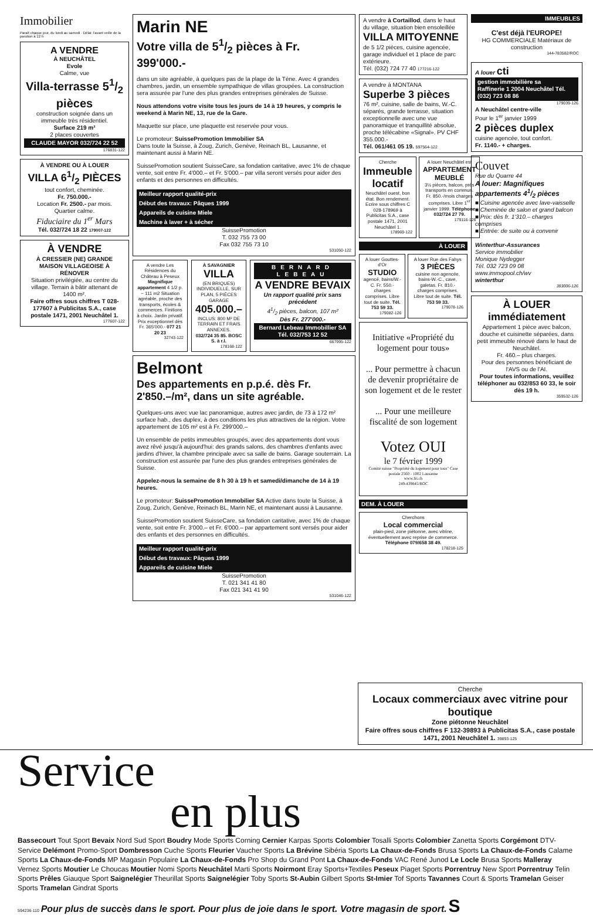Immobilier
Paraît chaque jour, du lundi au samedi · Délai: l'avant veille de la parution à 12 h
A VENDRE
À NEUCHÂTEL
Evole
Calme, vue
Villa-terrasse 51/2 pièces
construction soignée dans un immeuble très résidentiel.
Surface 219 m²
2 places couvertes
CLAUDE MAYOR 032/724 22 52
176831-122
À VENDRE OU À LOUER
VILLA 61/2 PIÈCES
tout confort, cheminée.
Fr. 750.000.-
Location Fr. 2500.- par mois.
Quartier calme.
Fiduciaire du 1<sup>er</sup> Mars
Tél. 032/724 18 22 179007-122
À VENDRE
À CRESSIER (NE) GRANDE MAISON VILLAGEOISE À RÉNOVER
Situation privilégiée, au centre du village. Terrain à bâtir attenant de 1400 m².
Faire offres sous chiffres T 028-177607 à Publicitas S.A., case postale 1471, 2001 Neuchâtel 1.
177607-122
Marin NE
Votre villa de 51/2 pièces à Fr. 399'000.-
dans un site agréable, à quelques pas de la plage de la Tène. Avec 4 grandes chambres, jardin, un ensemble sympathique de villas groupées. La construction sera assurée par l'une des plus grandes entreprises générales de Suisse.
Nous attendons votre visite tous les jours de 14 à 19 heures, y compris le weekend à Marin NE, 13, rue de la Gare.
Maquette sur place, une plaquette est reservée pour vous.
Le promoteur: SuissePromotion Immobilier SA
Dans toute la Suisse, à Zoug, Zurich, Genève, Reinach BL, Lausanne, et maintenant aussi à Marin NE.
SuissePromotion soutient SuisseCare, sa fondation caritative, avec 1% de chaque vente, soit entre Fr. 4'000.– et Fr. 5'000.– par villa seront versés pour aider des enfants et des personnes en difficultés.
Meilleur rapport qualité-prix
Début des travaux: Pâques 1999
Appareils de cuisine Miele
Machine à laver + à sécher
SuissePromotion
T. 032 755 73 00
Fax 032 755 73 10
531050-122
A vendre Les Résidences du Château à Peseux
Magnifique appartement 4 1/2 p. ~ 111 m2 Situation agréable, proche des transports, écoles & commerces. Finitions à choix. Jardin privatif. Prix exceptionnel dès Fr. 365'000.- 077 21 20 23
32743-122
À SAVAGNIER
VILLA
(EN BRIQUES) INDIVIDUELLE, SUR PLAN, 5 PIÈCES GARAGE
405.000.–
INCLUS: 800 M² DE TERRAIN ET FRAIS ANNEXES.
032/724 35 85. BOSC S. à r.l.
178168-122
BERNARD LEBEAU
A VENDRE BEVAIX
Un rapport qualité prix sans précédent
41/2 pièces, balcon, 107 m²
Dès Fr. 277'000.-
Bernard Lebeau Immobillier SA Tél. 032/753 12 52
667995-122
Belmont
Des appartements en p.p.é. dès Fr. 2'850.–/m², dans un site agréable.
Quelques-uns avec vue lac panoramique, autres avec jardin, de 73 à 172 m² surface hab., des duplex, à des conditions les plus attractives de la région. Votre appartement de 105 m² est à Fr. 299'000.–
Un ensemble de petits immeubles groupés, avec des appartements dont vous avez rêvé jusqu'à aujourd'hui: des grands salons, des chambres d'enfants avec jardins d'hiver, la chambre principale avec sa salle de bains. Garage souterrain. La construction est assurée par l'une des plus grandes entreprises générales de Suisse.
Appelez-nous la semaine de 8 h 30 à 19 h et samedi/dimanche de 14 à 19 heures.
Le promoteur: SuissePromotion Immobilier SA Active dans toute la Suisse, à Zoug, Zurich, Genève, Reinach BL, Marin NE, et maintenant aussi à Lausanne.
SuissePromotion soutient SuisseCare, sa fondation caritative, avec 1% de chaque vente, soit entre Fr. 3'000.– et Fr. 6'000.– par appartement sont versés pour aider des enfants et des personnes en difficultés.
Meilleur rapport qualité-prix
Début des travaux: Pâques 1999
Appareils de cuisine Miele
SuissePromotion
T. 021 341 41 80
Fax 021 341 41 90
531046-122
A vendre à Cortaillod, dans le haut du village, situation bien ensoleillée
VILLA MITOYENNE
de 5 1/2 pièces, cuisine agencée, garage individuel et 1 place de parc extérieure.
Tél. (032) 724 77 40 177216-122
A vendre à MONTANA
Superbe 3 pièces
76 m², cuisine, salle de bains, W.-C. séparés, grande terrasse, situation exceptionnelle avec une vue panoramique et tranquillité absolue, proche télécabine «Signal». PV CHF 355.000.-
Tél. 061/461 05 19. 597564-122
Cherche
Immeuble locatif
Neuchâtel ouest, bon état. Bon rendement. Ecrire sous chiffres C 028-178969 à Publicitas S.A., case postale 1471, 2001 Neuchâtel 1.
178969-122
A louer Neuchâtel est
APPARTEMENT MEUBLÉ
3½ pièces, balcon, près transports en commun. Fr. 850.-/mois charges comprises. Libre 1<sup>er</sup> janvier 1999. Téléphone 032/724 27 79.
179116-126
À LOUER
A louer Gouttes-d'Or
STUDIO
agencé, bains/W.-C. Fr. 550.- charges comprises. Libre tout de suite. Tél. 753 59 33.
179082-126
A louer Rue des Fahys
3 PIÈCES
cuisine non agencée, bains-W.-C., cave, galetas. Fr. 810.- charges comprises. Libre tout de suite. Tél. 753 59 33.
179078-126
Initiative «Propriété du logement pour tous»
... Pour permettre à chacun de devenir propriétaire de son logement et de le rester
... Pour une meilleure fiscalité de son logement
Votez OUI
le 7 février 1999
Comité suisse "Propriété du logement pour tous" Case postale 2560 - 1002 Lausanne
www.fri.ch
249-439845/ROC
DEM. À LOUER
Cherchons
Local commercial
plain-pied, zone piétonne, avec vitrine, éventuellement avec reprise de commerce. Téléphone 079/658 38 49.
178218-125
IMMEUBLES
C'est déjà l'EUROPE!
HG COMMERCIALE Matériaux de construction
144-783582/ROC
A louer cti
gestion immobilière sa
Raffinerie 1 2004 Neuchâtel Tél. (032) 723 08 86
179039-126
A Neuchâtel centre-ville
Pour le 1<sup>er</sup> janvier 1999
2 pièces duplex
cuisine agencée, tout confort.
Fr. 1140.- + charges.
Couvet
Rue du Quarre 44
A louer: Magnifiques appartements 41/2 pièces
■ Cuisine agencée avec lave-vaisselle
■ Cheminée de salon et grand balcon
■ Prix: dès fr. 1'310.– charges comprises
■ Entrée: de suite ou à convenir
Winterthur-Assurances
Service immobilier
Monique Nydegger
Tél. 032 723 09 08
www.immopool.ch/wv
winterthur
383006-126
À LOUER immédiatement
Appartement 1 pièce avec balcon, douche et cuisinette séparées, dans petit immeuble rénové dans le haut de Neuchâtel.
Fr. 460.– plus charges.
Pour des personnes bénéficiant de l'AVS ou de l'AI.
Pour toutes informations, veuillez téléphoner au 032/853 60 33, le soir dès 19 h.
359532-126
Cherche
Locaux commerciaux avec vitrine pour boutique
Zone piétonne Neuchâtel
Faire offres sous chiffres F 132-39893 à Publicitas S.A., case postale 1471, 2001 Neuchâtel 1. 39893-125
Service
en plus
Bassecourt Tout Sport Bevaix Nord Sud Sport Boudry Mode Sports Corning Cernier Karpas Sports Colombier Tosalli Sports Colombier Zanetta Sports Corgémont DTV-Service Delémont Promo-Sport Dombresson Cuche Sports Fleurier Vaucher Sports La Brévine Sibéria Sports La Chaux-de-Fonds Brusa Sports La Chaux-de-Fonds Calame Sports La Chaux-de-Fonds MP Magasin Populaire La Chaux-de-Fonds Pro Shop du Grand Pont La Chaux-de-Fonds VAC René Junod Le Locle Brusa Sports Malleray Vernez Sports Moutier Le Choucas Moutier Nomi Sports Neuchâtel Marti Sports Noirmont Eray Sports+Textiles Peseux Piaget Sports Porrentruy New Sport Porrentruy Telin Sports Prêles Giauque Sport Saignelégier Theurillat Sports Saignelégier Toby Sports St-Aubin Gilbert Sports St-Imier Tof Sports Tavannes Court & Sports Tramelan Geiser Sports Tramelan Gindrat Sports
594236-110 Pour plus de succès dans le sport. Pour plus de joie dans le sport. Votre magasin de sport. S